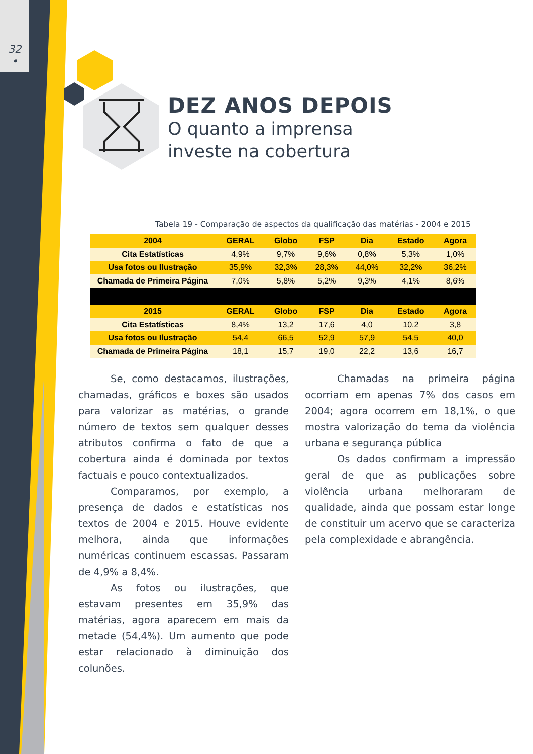32
•
DEZ ANOS DEPOIS
O quanto a imprensa
investe na cobertura
Tabela 19 - Comparação de aspectos da qualificação das matérias - 2004 e 2015
| 2004 | GERAL | Globo | FSP | Dia | Estado | Agora |
| --- | --- | --- | --- | --- | --- | --- |
| Cita Estatísticas | 4,9% | 9,7% | 9,6% | 0,8% | 5,3% | 1,0% |
| Usa fotos ou Ilustração | 35,9% | 32,3% | 28,3% | 44,0% | 32,2% | 36,2% |
| Chamada de Primeira Página | 7,0% | 5,8% | 5,2% | 9,3% | 4,1% | 8,6% |
| 2015 | GERAL | Globo | FSP | Dia | Estado | Agora |
| Cita Estatísticas | 8,4% | 13,2 | 17,6 | 4,0 | 10,2 | 3,8 |
| Usa fotos ou Ilustração | 54,4 | 66,5 | 52,9 | 57,9 | 54,5 | 40,0 |
| Chamada de Primeira Página | 18,1 | 15,7 | 19,0 | 22,2 | 13,6 | 16,7 |
Se, como destacamos, ilustrações, chamadas, gráficos e boxes são usados para valorizar as matérias, o grande número de textos sem qualquer desses atributos confirma o fato de que a cobertura ainda é dominada por textos factuais e pouco contextualizados.
Comparamos, por exemplo, a presença de dados e estatísticas nos textos de 2004 e 2015. Houve evidente melhora, ainda que informações numéricas continuem escassas. Passaram de 4,9% a 8,4%.
As fotos ou ilustrações, que estavam presentes em 35,9% das matérias, agora aparecem em mais da metade (54,4%). Um aumento que pode estar relacionado à diminuição dos colunões.
Chamadas na primeira página ocorriam em apenas 7% dos casos em 2004; agora ocorrem em 18,1%, o que mostra valorização do tema da violência urbana e segurança pública
Os dados confirmam a impressão geral de que as publicações sobre violência urbana melhoraram de qualidade, ainda que possam estar longe de constituir um acervo que se caracteriza pela complexidade e abrangência.